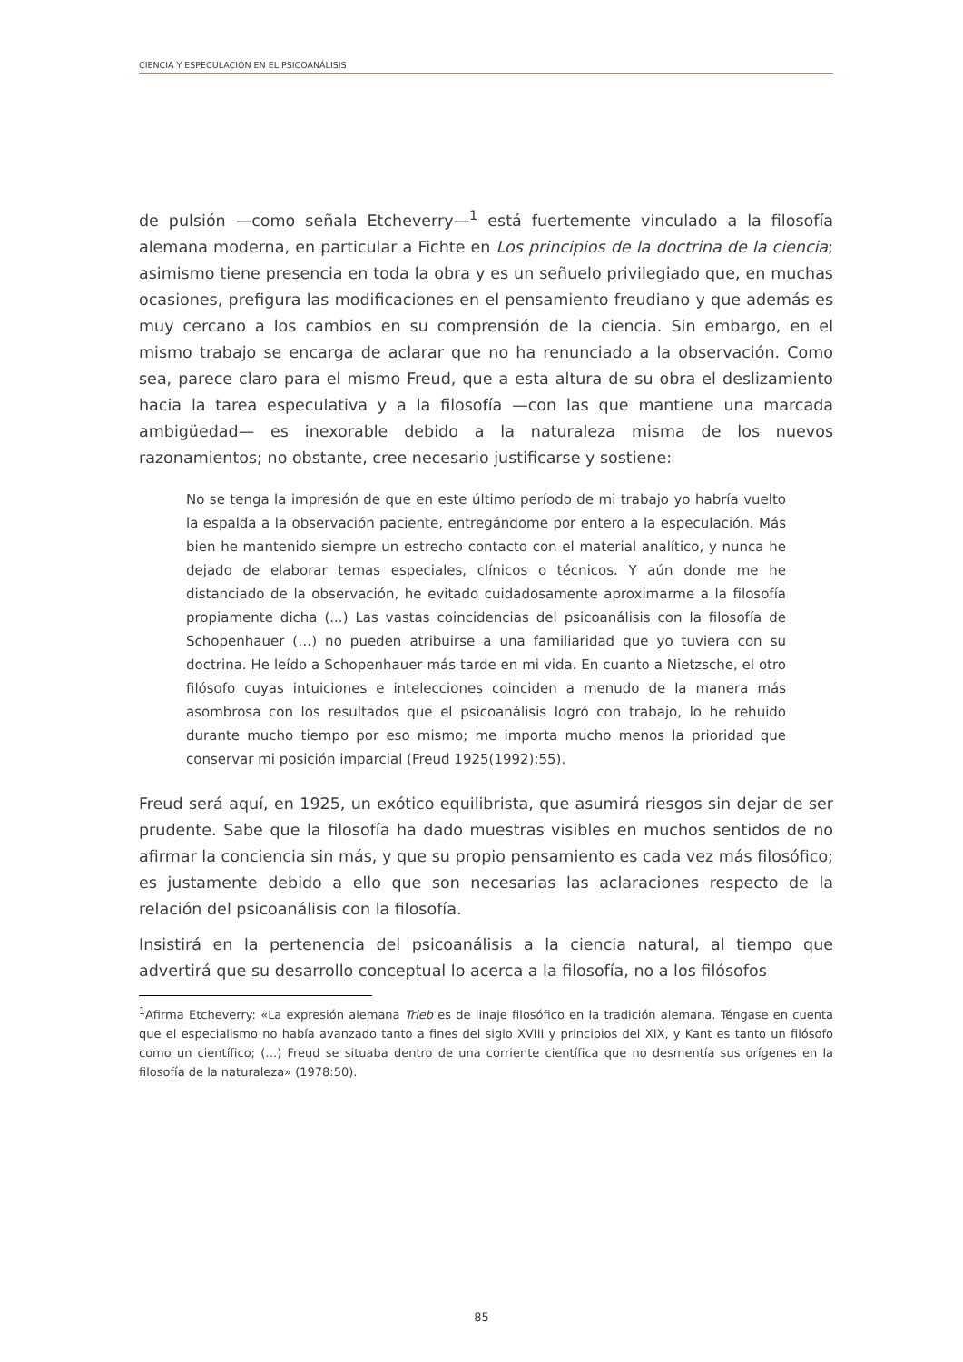CIENCIA Y ESPECULACIÓN EN EL PSICOANÁLISIS
de pulsión —como señala Etcheverry—<sup>1</sup> está fuertemente vinculado a la filosofía alemana moderna, en particular a Fichte en Los principios de la doctrina de la ciencia; asimismo tiene presencia en toda la obra y es un señuelo privilegiado que, en muchas ocasiones, prefigura las modificaciones en el pensamiento freudiano y que además es muy cercano a los cambios en su comprensión de la ciencia. Sin embargo, en el mismo trabajo se encarga de aclarar que no ha renunciado a la observación. Como sea, parece claro para el mismo Freud, que a esta altura de su obra el deslizamiento hacia la tarea especulativa y a la filosofía —con las que mantiene una marcada ambigüedad— es inexorable debido a la naturaleza misma de los nuevos razonamientos; no obstante, cree necesario justificarse y sostiene:
No se tenga la impresión de que en este último período de mi trabajo yo habría vuelto la espalda a la observación paciente, entregándome por entero a la especulación. Más bien he mantenido siempre un estrecho contacto con el material analítico, y nunca he dejado de elaborar temas especiales, clínicos o técnicos. Y aún donde me he distanciado de la observación, he evitado cuidadosamente aproximarme a la filosofía propiamente dicha (...) Las vastas coincidencias del psicoanálisis con la filosofía de Schopenhauer (…) no pueden atribuirse a una familiaridad que yo tuviera con su doctrina. He leído a Schopenhauer más tarde en mi vida. En cuanto a Nietzsche, el otro filósofo cuyas intuiciones e intelecciones coinciden a menudo de la manera más asombrosa con los resultados que el psicoanálisis logró con trabajo, lo he rehuido durante mucho tiempo por eso mismo; me importa mucho menos la prioridad que conservar mi posición imparcial (Freud 1925(1992):55).
Freud será aquí, en 1925, un exótico equilibrista, que asumirá riesgos sin dejar de ser prudente. Sabe que la filosofía ha dado muestras visibles en muchos sentidos de no afirmar la conciencia sin más, y que su propio pensamiento es cada vez más filosófico; es justamente debido a ello que son necesarias las aclaraciones respecto de la relación del psicoanálisis con la filosofía.
Insistirá en la pertenencia del psicoanálisis a la ciencia natural, al tiempo que advertirá que su desarrollo conceptual lo acerca a la filosofía, no a los filósofos
<sup>1</sup> Afirma Etcheverry: «La expresión alemana Trieb es de linaje filosófico en la tradición alemana. Téngase en cuenta que el especialismo no había avanzado tanto a fines del siglo XVIII y principios del XIX, y Kant es tanto un filósofo como un científico; (…) Freud se situaba dentro de una corriente científica que no desmentía sus orígenes en la filosofía de la naturaleza» (1978:50).
85